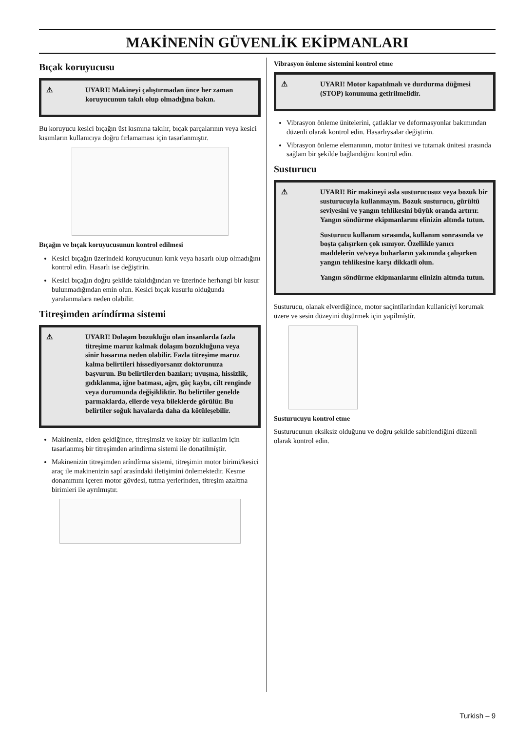MAKİNENİN GÜVENLİK EKİPMANLARI
Bıçak koruyucusu
⚠ UYARI! Makineyi çalıştırmadan önce her zaman koruyucunun takılı olup olmadığına bakın.
Bu koruyucu kesici bıçağın üst kısmına takılır, bıçak parçalarının veya kesici kısımların kullanıcıya doğru fırlamaması için tasarlanmıştır.
Bıçağın ve bıçak koruyucusunun kontrol edilmesi
Kesici bıçağın üzerindeki koruyucunun kırık veya hasarlı olup olmadığını kontrol edin. Hasarlı ise değiştirin.
Kesici bıçağın doğru şekilde takıldığından ve üzerinde herhangi bir kusur bulunmadığından emin olun. Kesici bıçak kusurlu olduğunda yaralanmalara neden olabilir.
Titreşimden aríndírma sistemi
⚠ UYARI! Dolaşım bozukluğu olan insanlarda fazla titreşime maruz kalmak dolaşım bozukluğuna veya sinir hasarına neden olabilir. Fazla titreşime maruz kalma belirtileri hissediyorsanız doktorunuza başvurun. Bu belirtilerden bazıları; uyuşma, hissizlik, gıdıklanma, iğne batması, ağrı, güç kaybı, cilt renginde veya durumunda değişikliktir. Bu belirtiler genelde parmaklarda, ellerde veya bileklerde görülür. Bu belirtiler soğuk havalarda daha da kötüleşebilir.
Makineniz, elden geldiğince, titreşimsiz ve kolay bir kullaním için tasarlanmış bir titreşimden aríndírma sistemi ile donatílmíştír.
Makinenizin titreşimden aríndírma sistemi, titreşimin motor birimi/kesici araç ile makinenizin sapí arasíndaki iletişimini önlemektedir. Kesme donanımını içeren motor gövdesi, tutma yerlerinden, titreşim azaltma birimleri ile ayrılmıştır.
Vibrasyon önleme sistemini kontrol etme
⚠ UYARI! Motor kapatılmalı ve durdurma düğmesi (STOP) konumuna getirilmelidir.
Vibrasyon önleme ünitelerini, çatlaklar ve deformasyonlar bakımından düzenli olarak kontrol edin. Hasarlıysalar değiştirin.
Vibrasyon önleme elemanının, motor ünitesi ve tutamak ünitesi arasında sağlam bir şekilde bağlandığını kontrol edin.
Susturucu
⚠ UYARI! Bir makineyi asla susturucusuz veya bozuk bir susturucuyla kullanmayın. Bozuk susturucu, gürültü seviyesini ve yangın tehlikesini büyük oranda artırır. Yangın söndürme ekipmanlarını elinizin altında tutun.
Susturucu kullanım sırasında, kullanım sonrasında ve boşta çalışırken çok ısınıyor. Özellikle yanıcı maddelerin ve/veya buharların yakınında çalışırken yangın tehlikesine karşı dikkatli olun.
Yangın söndürme ekipmanlarını elinizin altında tutun.
Susturucu, olanak elverdiğince, motor saçíntílaríndan kullanícíyí korumak üzere ve sesin düzeyini düşürmek için yapílmíştír.
Susturucuyu kontrol etme
Susturucunun eksiksiz olduğunu ve doğru şekilde sabitlendiğini düzenli olarak kontrol edin.
Turkish – 9